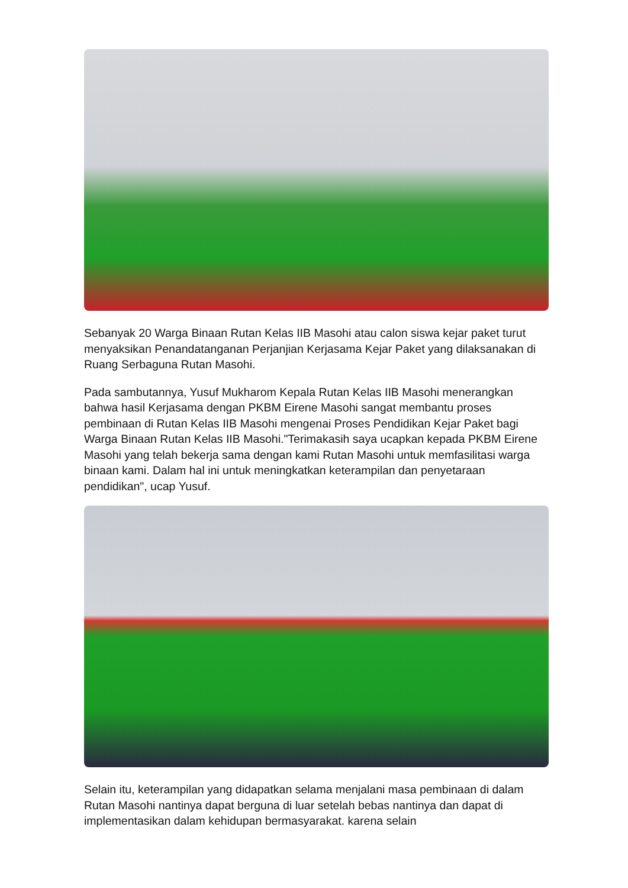Sebanyak 20 Warga Binaan Rutan Kelas IIB Masohi atau calon siswa kejar paket turut menyaksikan Penandatanganan Perjanjian Kerjasama Kejar Paket yang dilaksanakan di Ruang Serbaguna Rutan Masohi.
Pada sambutannya, Yusuf Mukharom Kepala Rutan Kelas IIB Masohi menerangkan bahwa hasil Kerjasama dengan PKBM Eirene Masohi sangat membantu proses pembinaan di Rutan Kelas IIB Masohi mengenai Proses Pendidikan Kejar Paket bagi Warga Binaan Rutan Kelas IIB Masohi."Terimakasih saya ucapkan kepada PKBM Eirene Masohi yang telah bekerja sama dengan kami Rutan Masohi untuk memfasilitasi warga binaan kami. Dalam hal ini untuk meningkatkan keterampilan dan penyetaraan pendidikan", ucap Yusuf.
Selain itu, keterampilan yang didapatkan selama menjalani masa pembinaan di dalam Rutan Masohi nantinya dapat berguna di luar setelah bebas nantinya dan dapat di implementasikan dalam kehidupan bermasyarakat. karena selain